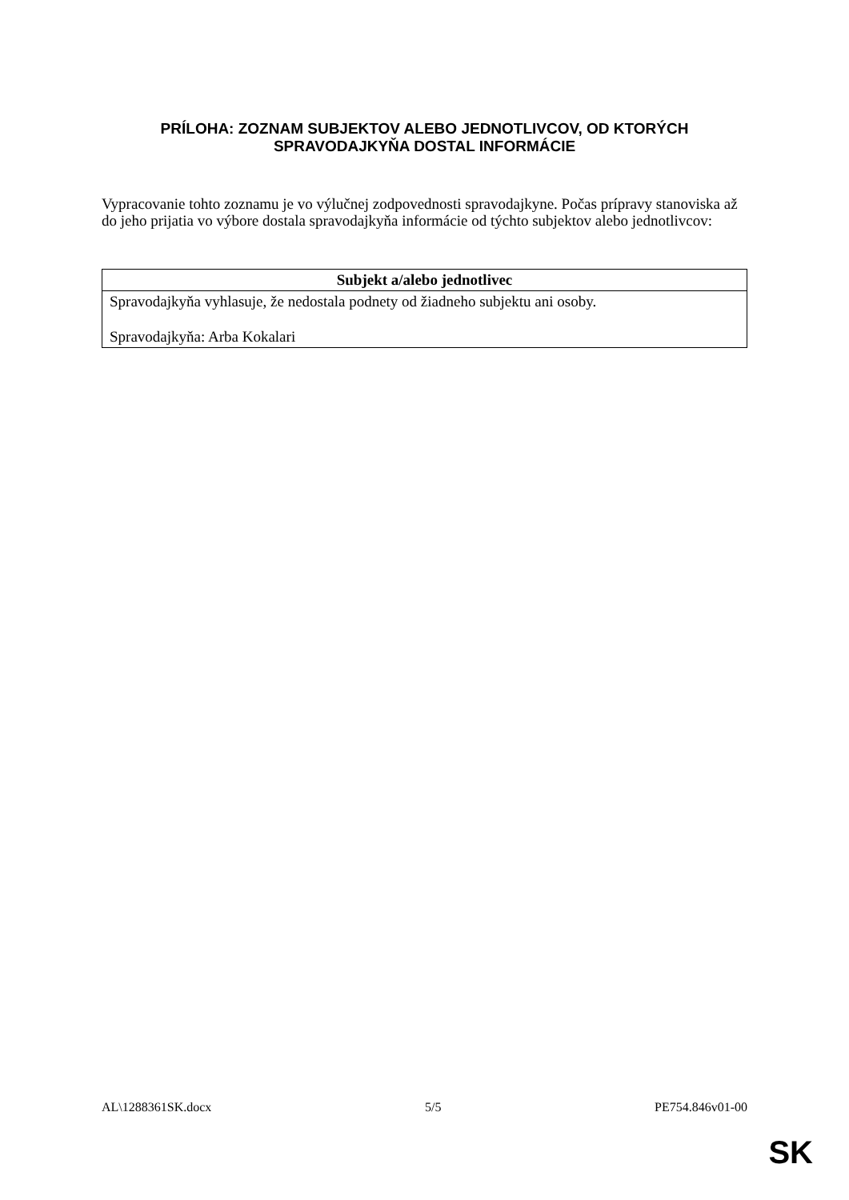PRÍLOHA: ZOZNAM SUBJEKTOV ALEBO JEDNOTLIVCOV, OD KTORÝCH SPRAVODAJKYŇA DOSTAL INFORMÁCIE
Vypracovanie tohto zoznamu je vo výlučnej zodpovednosti spravodajkyne. Počas prípravy stanoviska až do jeho prijatia vo výbore dostala spravodajkyňa informácie od týchto subjektov alebo jednotlivcov:
| Subjekt a/alebo jednotlivec |
| --- |
| Spravodajkyňa vyhlasuje, že nedostala podnety od žiadneho subjektu ani osoby. Spravodajkyňa: Arba Kokalari |
AL\1288361SK.docx 5/5 PE754.846v01-00
SK